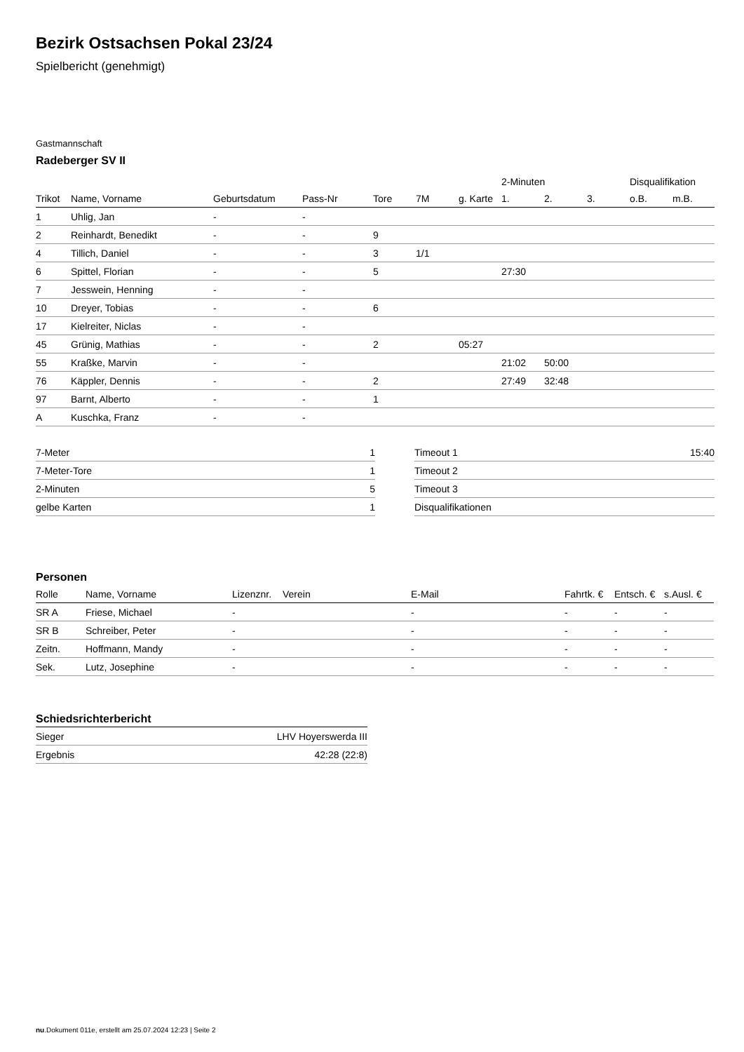Bezirk Ostsachsen Pokal 23/24
Spielbericht (genehmigt)
Gastmannschaft
Radeberger SV II
| | | | | | | | 2-Minuten | | | Disqualifikation | |
| --- | --- | --- | --- | --- | --- | --- | --- | --- | --- | --- | --- |
| Trikot | Name, Vorname | Geburtsdatum | Pass-Nr | Tore | 7M | g. Karte | 1. | 2. | 3. | o.B. | m.B. |
| 1 | Uhlig, Jan | - | - | | | | | | | | |
| 2 | Reinhardt, Benedikt | - | - | 9 | | | | | | | |
| 4 | Tillich, Daniel | - | - | 3 | 1/1 | | | | | | |
| 6 | Spittel, Florian | - | - | 5 | | | 27:30 | | | | |
| 7 | Jesswein, Henning | - | - | | | | | | | | |
| 10 | Dreyer, Tobias | - | - | 6 | | | | | | | |
| 17 | Kielreiter, Niclas | - | - | | | | | | | | |
| 45 | Grünig, Mathias | - | - | 2 | | 05:27 | | | | | |
| 55 | Kraßke, Marvin | - | - | | | | 21:02 | 50:00 | | | |
| 76 | Käppler, Dennis | - | - | 2 | | | 27:49 | 32:48 | | | |
| 97 | Barnt, Alberto | - | - | 1 | | | | | | | |
| A | Kuschka, Franz | - | - | | | | | | | | |
| 7-Meter | 1 |
| 7-Meter-Tore | 1 |
| 2-Minuten | 5 |
| gelbe Karten | 1 |
| Timeout 1 | 15:40 |
| Timeout 2 | |
| Timeout 3 | |
| Disqualifikationen | |
Personen
| Rolle | Name, Vorname | Lizenznr. | Verein | E-Mail | Fahrtk. € | Entsch. € | s.Ausl. € |
| --- | --- | --- | --- | --- | --- | --- | --- |
| SR A | Friese, Michael | - | | - | - | - | - |
| SR B | Schreiber, Peter | - | | - | - | - | - |
| Zeitn. | Hoffmann, Mandy | - | | - | - | - | - |
| Sek. | Lutz, Josephine | - | | - | - | - | - |
Schiedsrichterbericht
| Sieger | LHV Hoyerswerda III |
| Ergebnis | 42:28 (22:8) |
nu.Dokument 011e, erstellt am 25.07.2024 12:23 | Seite 2